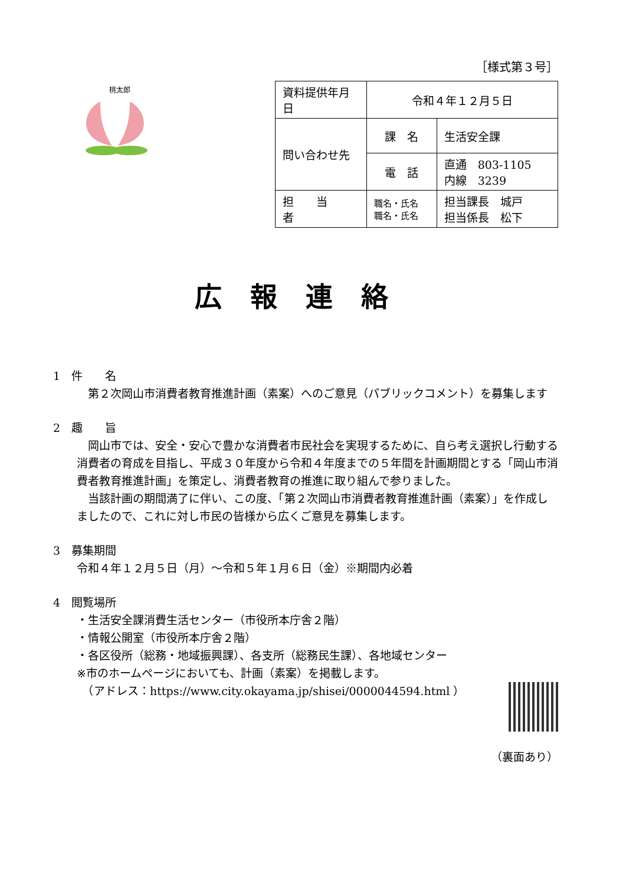［様式第３号］
桃太郎
| 資料提供年月日 | 令和４年１２月５日 | |
| 問い合わせ先 | 課 名 | 生活安全課 |
| | 電 話 | 直通 803-1105 内線 3239 |
| 担 当 者 | 職名・氏名 職名・氏名 | 担当課長 城戸 担当係長 松下 |
広報連絡
1　件　　名
　第２次岡山市消費者教育推進計画（素案）へのご意見（パブリックコメント）を募集します
2　趣　　旨
　岡山市では、安全・安心で豊かな消費者市民社会を実現するために、自ら考え選択し行動する消費者の育成を目指し、平成３０年度から令和４年度までの５年間を計画期間とする「岡山市消費者教育推進計画」を策定し、消費者教育の推進に取り組んで参りました。
　当該計画の期間満了に伴い、この度、「第２次岡山市消費者教育推進計画（素案）」を作成しましたので、これに対し市民の皆様から広くご意見を募集します。
3　募集期間
令和４年１２月５日（月）～令和５年１月６日（金）※期間内必着
4　閲覧場所
・生活安全課消費生活センター（市役所本庁舎２階）
・情報公開室（市役所本庁舎２階）
・各区役所（総務・地域振興課）、各支所（総務民生課）、各地域センター
※市のホームページにおいても、計画（素案）を掲載します。
　（アドレス：https://www.city.okayama.jp/shisei/0000044594.html ）
（裏面あり）